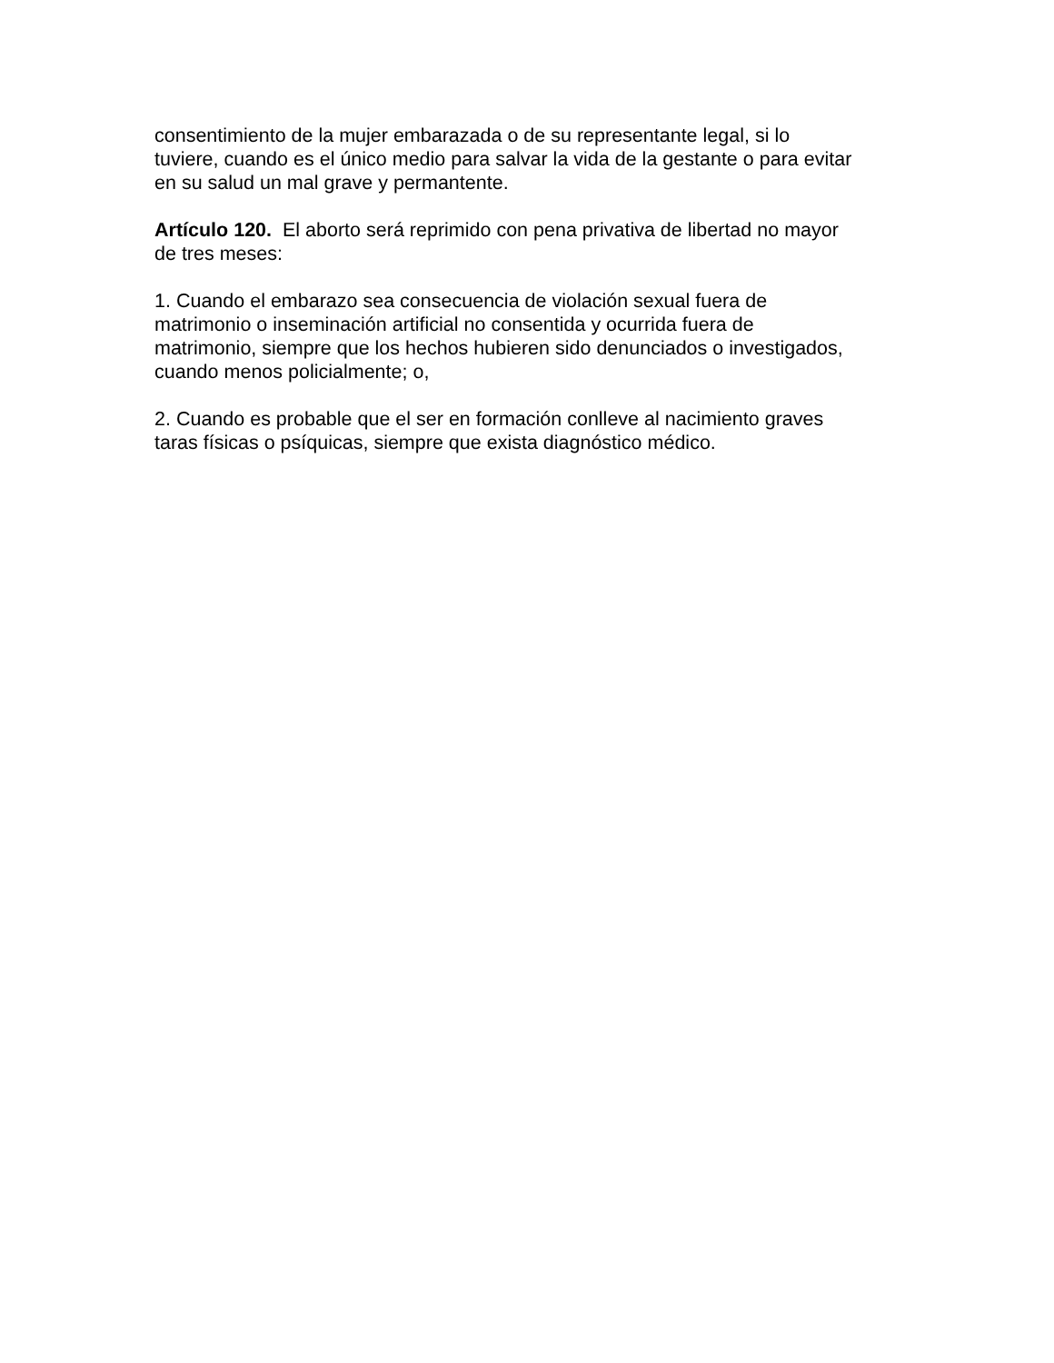consentimiento de la mujer embarazada o de su representante legal, si lo
tuviere, cuando es el único medio para salvar la vida de la gestante o para evitar
en su salud un mal grave y permantente.
Artículo 120. El aborto será reprimido con pena privativa de libertad no mayor
de tres meses:
1. Cuando el embarazo sea consecuencia de violación sexual fuera de
matrimonio o inseminación artificial no consentida y ocurrida fuera de
matrimonio, siempre que los hechos hubieren sido denunciados o investigados,
cuando menos policialmente; o,
2. Cuando es probable que el ser en formación conlleve al nacimiento graves
taras físicas o psíquicas, siempre que exista diagnóstico médico.